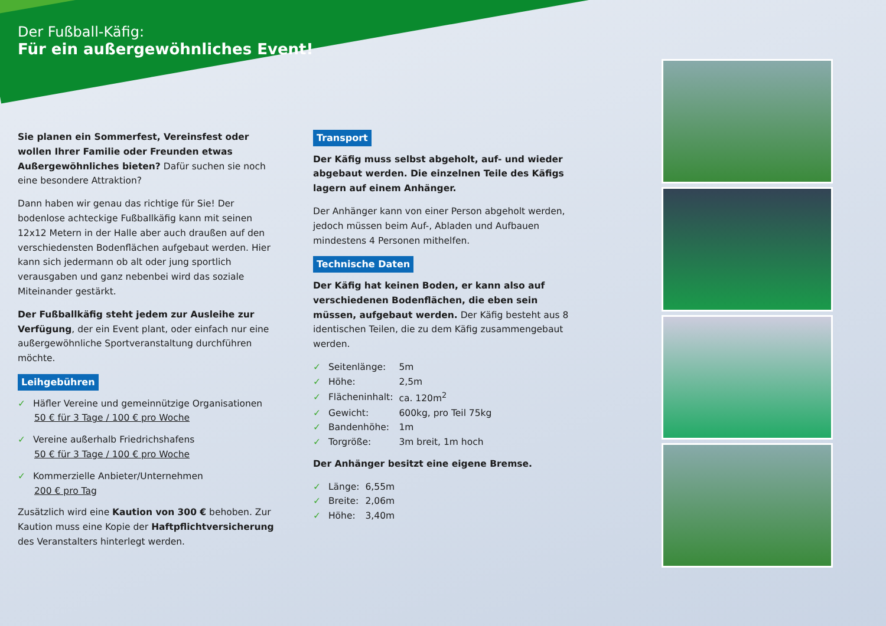Der Fußball-Käfig:
Für ein außergewöhnliches Event!
Sie planen ein Sommerfest, Vereinsfest oder wollen Ihrer Familie oder Freunden etwas Außergewöhnliches bieten? Dafür suchen sie noch eine besondere Attraktion?
Dann haben wir genau das richtige für Sie! Der bodenlose achteckige Fußballkäfig kann mit seinen 12x12 Metern in der Halle aber auch draußen auf den verschiedensten Bodenflächen aufgebaut werden. Hier kann sich jedermann ob alt oder jung sportlich verausgaben und ganz nebenbei wird das soziale Miteinander gestärkt.
Der Fußballkäfig steht jedem zur Ausleihe zur Verfügung, der ein Event plant, oder einfach nur eine außergewöhnliche Sportveranstaltung durchführen möchte.
Leihgebühren
✓ Häfler Vereine und gemeinnützige Organisationen
50 € für 3 Tage / 100 € pro Woche
✓ Vereine außerhalb Friedrichshafens
50 € für 3 Tage / 100 € pro Woche
✓ Kommerzielle Anbieter/Unternehmen
200 € pro Tag
Zusätzlich wird eine Kaution von 300 € behoben. Zur Kaution muss eine Kopie der Haftpflichtversicherung des Veranstalters hinterlegt werden.
Transport
Der Käfig muss selbst abgeholt, auf- und wieder abgebaut werden. Die einzelnen Teile des Käfigs lagern auf einem Anhänger.
Der Anhänger kann von einer Person abgeholt werden, jedoch müssen beim Auf-, Abladen und Aufbauen mindestens 4 Personen mithelfen.
Technische Daten
Der Käfig hat keinen Boden, er kann also auf verschiedenen Bodenflächen, die eben sein müssen, aufgebaut werden. Der Käfig besteht aus 8 identischen Teilen, die zu dem Käfig zusammengebaut werden.
| ✓ Seitenlänge: | 5m |
| ✓ Höhe: | 2,5m |
| ✓ Flächeninhalt: | ca. 120m<sup>2</sup> |
| ✓ Gewicht: | 600kg, pro Teil 75kg |
| ✓ Bandenhöhe: | 1m |
| ✓ Torgröße: | 3m breit, 1m hoch |
Der Anhänger besitzt eine eigene Bremse.
| ✓ Länge: | 6,55m |
| ✓ Breite: | 2,06m |
| ✓ Höhe: | 3,40m |